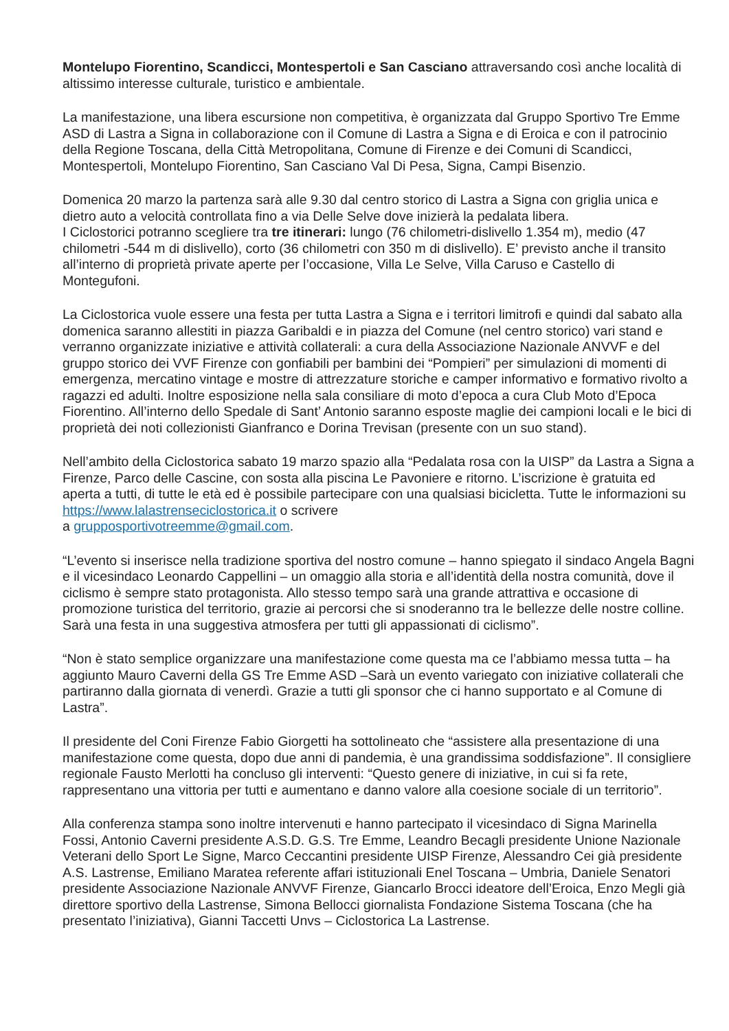Montelupo Fiorentino, Scandicci, Montespertoli e San Casciano attraversando così anche località di altissimo interesse culturale, turistico e ambientale.
La manifestazione, una libera escursione non competitiva, è organizzata dal Gruppo Sportivo Tre Emme ASD di Lastra a Signa in collaborazione con il Comune di Lastra a Signa e di Eroica e con il patrocinio della Regione Toscana, della Città Metropolitana, Comune di Firenze e dei Comuni di Scandicci, Montespertoli, Montelupo Fiorentino, San Casciano Val Di Pesa, Signa, Campi Bisenzio.
Domenica 20 marzo la partenza sarà alle 9.30 dal centro storico di Lastra a Signa con griglia unica e dietro auto a velocità controllata fino a via Delle Selve dove inizierà la pedalata libera.
I Ciclostorici potranno scegliere tra tre itinerari: lungo (76 chilometri-dislivello 1.354 m), medio (47 chilometri -544 m di dislivello), corto (36 chilometri con 350 m di dislivello). E’ previsto anche il transito all’interno di proprietà private aperte per l’occasione, Villa Le Selve, Villa Caruso e Castello di Montegufoni.
La Ciclostorica vuole essere una festa per tutta Lastra a Signa e i territori limitrofi e quindi dal sabato alla domenica saranno allestiti in piazza Garibaldi e in piazza del Comune (nel centro storico) vari stand e verranno organizzate iniziative e attività collaterali: a cura della Associazione Nazionale ANVVF e del gruppo storico dei VVF Firenze con gonfiabili per bambini dei “Pompieri” per simulazioni di momenti di emergenza, mercatino vintage e mostre di attrezzature storiche e camper informativo e formativo rivolto a ragazzi ed adulti. Inoltre esposizione nella sala consiliare di moto d’epoca a cura Club Moto d’Epoca Fiorentino. All’interno dello Spedale di Sant’ Antonio saranno esposte maglie dei campioni locali e le bici di proprietà dei noti collezionisti Gianfranco e Dorina Trevisan (presente con un suo stand).
Nell’ambito della Ciclostorica sabato 19 marzo spazio alla “Pedalata rosa con la UISP” da Lastra a Signa a Firenze, Parco delle Cascine, con sosta alla piscina Le Pavoniere e ritorno. L’iscrizione è gratuita ed aperta a tutti, di tutte le età ed è possibile partecipare con una qualsiasi bicicletta. Tutte le informazioni su https://www.lalastrenseciclostorica.it o scrivere
a grupposportivotreemme@gmail.com.
“L’evento si inserisce nella tradizione sportiva del nostro comune – hanno spiegato il sindaco Angela Bagni e il vicesindaco Leonardo Cappellini – un omaggio alla storia e all’identità della nostra comunità, dove il ciclismo è sempre stato protagonista. Allo stesso tempo sarà una grande attrattiva e occasione di promozione turistica del territorio, grazie ai percorsi che si snoderanno tra le bellezze delle nostre colline. Sarà una festa in una suggestiva atmosfera per tutti gli appassionati di ciclismo”.
“Non è stato semplice organizzare una manifestazione come questa ma ce l’abbiamo messa tutta – ha aggiunto Mauro Caverni della GS Tre Emme ASD –Sarà un evento variegato con iniziative collaterali che partiranno dalla giornata di venerdì. Grazie a tutti gli sponsor che ci hanno supportato e al Comune di Lastra”.
Il presidente del Coni Firenze Fabio Giorgetti ha sottolineato che “assistere alla presentazione di una manifestazione come questa, dopo due anni di pandemia, è una grandissima soddisfazione”. Il consigliere regionale Fausto Merlotti ha concluso gli interventi: “Questo genere di iniziative, in cui si fa rete, rappresentano una vittoria per tutti e aumentano e danno valore alla coesione sociale di un territorio”.
Alla conferenza stampa sono inoltre intervenuti e hanno partecipato il vicesindaco di Signa Marinella Fossi, Antonio Caverni presidente A.S.D. G.S. Tre Emme, Leandro Becagli presidente Unione Nazionale Veterani dello Sport Le Signe, Marco Ceccantini presidente UISP Firenze, Alessandro Cei già presidente A.S. Lastrense, Emiliano Maratea referente affari istituzionali Enel Toscana – Umbria, Daniele Senatori presidente Associazione Nazionale ANVVF Firenze, Giancarlo Brocci ideatore dell’Eroica, Enzo Megli già direttore sportivo della Lastrense, Simona Bellocci giornalista Fondazione Sistema Toscana (che ha presentato l’iniziativa), Gianni Taccetti Unvs – Ciclostorica La Lastrense.